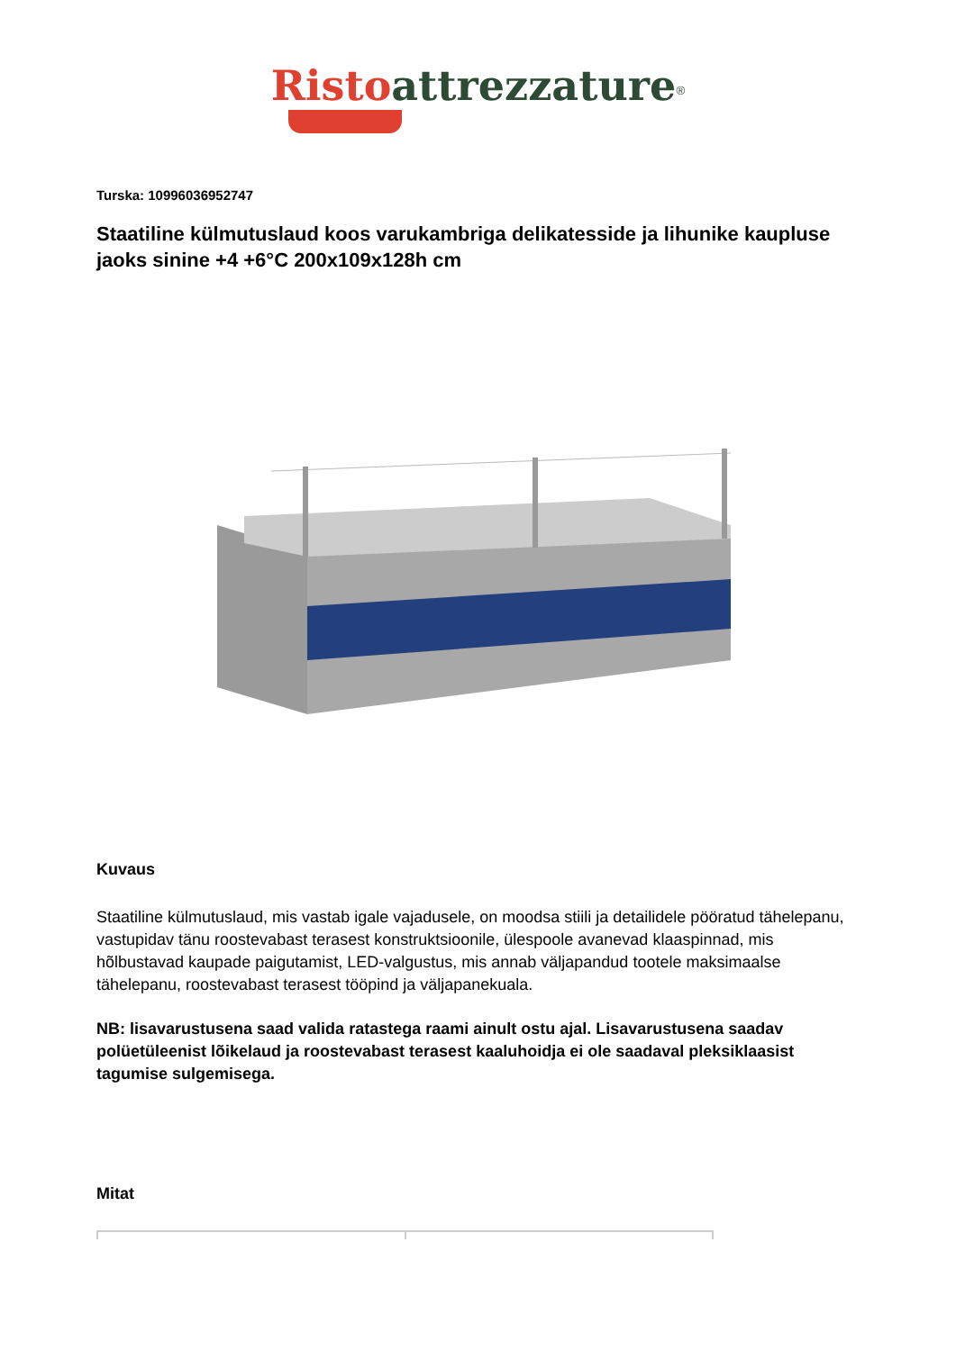Risto attrezzature<sup>®</sup>
Turska: 10996036952747
Staatiline külmutuslaud koos varukambriga delikatesside ja lihunike kaupluse jaoks sinine +4 +6°C 200x109x128h cm
Kuvaus
Staatiline külmutuslaud, mis vastab igale vajadusele, on moodsa stiili ja detailidele pööratud tähelepanu, vastupidav tänu roostevabast terasest konstruktsioonile, ülespoole avanevad klaaspinnad, mis hõlbustavad kaupade paigutamist, LED-valgustus, mis annab väljapandud tootele maksimaalse tähelepanu, roostevabast terasest tööpind ja väljapanekuala.
NB: lisavarustusena saad valida ratastega raami ainult ostu ajal. Lisavarustusena saadav polüetüleenist lõikelaud ja roostevabast terasest kaaluhoidja ei ole saadaval pleksiklaasist tagumise sulgemisega.
Mitat